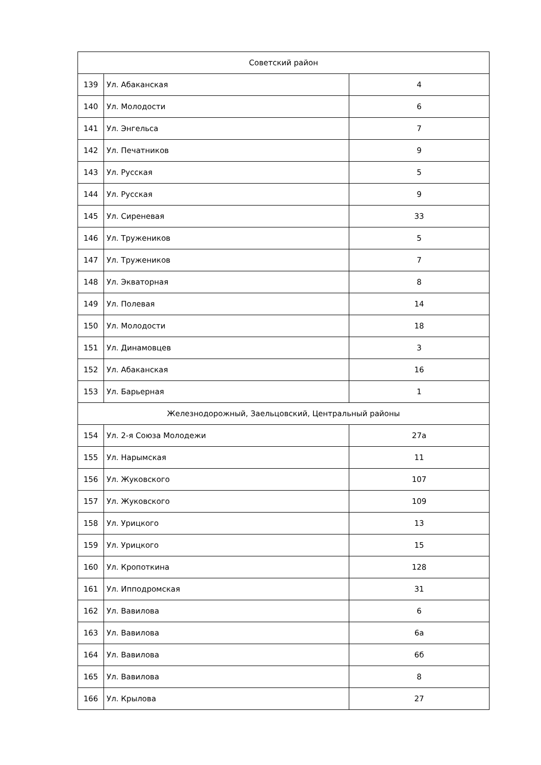| Советский район | | |
| 139 | Ул. Абаканская | 4 |
| 140 | Ул. Молодости | 6 |
| 141 | Ул. Энгельса | 7 |
| 142 | Ул. Печатников | 9 |
| 143 | Ул. Русская | 5 |
| 144 | Ул. Русская | 9 |
| 145 | Ул. Сиреневая | 33 |
| 146 | Ул. Тружеников | 5 |
| 147 | Ул. Тружеников | 7 |
| 148 | Ул. Экваторная | 8 |
| 149 | Ул. Полевая | 14 |
| 150 | Ул. Молодости | 18 |
| 151 | Ул. Динамовцев | 3 |
| 152 | Ул. Абаканская | 16 |
| 153 | Ул. Барьерная | 1 |
| Железнодорожный, Заельцовский, Центральный районы | | |
| 154 | Ул. 2-я Союза Молодежи | 27а |
| 155 | Ул. Нарымская | 11 |
| 156 | Ул. Жуковского | 107 |
| 157 | Ул. Жуковского | 109 |
| 158 | Ул. Урицкого | 13 |
| 159 | Ул. Урицкого | 15 |
| 160 | Ул. Кропоткина | 128 |
| 161 | Ул. Ипподромская | 31 |
| 162 | Ул. Вавилова | 6 |
| 163 | Ул. Вавилова | 6а |
| 164 | Ул. Вавилова | 6б |
| 165 | Ул. Вавилова | 8 |
| 166 | Ул. Крылова | 27 |